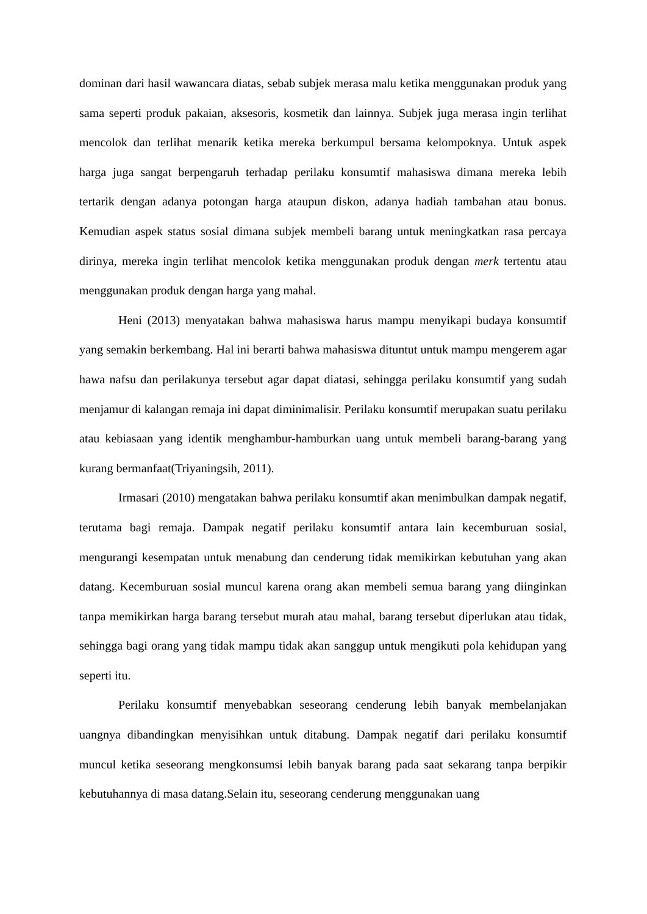dominan dari hasil wawancara diatas, sebab subjek merasa malu ketika menggunakan produk yang sama seperti produk pakaian, aksesoris, kosmetik dan lainnya. Subjek juga merasa ingin terlihat mencolok dan terlihat menarik ketika mereka berkumpul bersama kelompoknya. Untuk aspek harga juga sangat berpengaruh terhadap perilaku konsumtif mahasiswa dimana mereka lebih tertarik dengan adanya potongan harga ataupun diskon, adanya hadiah tambahan atau bonus. Kemudian aspek status sosial dimana subjek membeli barang untuk meningkatkan rasa percaya dirinya, mereka ingin terlihat mencolok ketika menggunakan produk dengan merk tertentu atau menggunakan produk dengan harga yang mahal.
Heni (2013) menyatakan bahwa mahasiswa harus mampu menyikapi budaya konsumtif yang semakin berkembang. Hal ini berarti bahwa mahasiswa dituntut untuk mampu mengerem agar hawa nafsu dan perilakunya tersebut agar dapat diatasi, sehingga perilaku konsumtif yang sudah menjamur di kalangan remaja ini dapat diminimalisir. Perilaku konsumtif merupakan suatu perilaku atau kebiasaan yang identik menghambur-hamburkan uang untuk membeli barang-barang yang kurang bermanfaat(Triyaningsih, 2011).
Irmasari (2010) mengatakan bahwa perilaku konsumtif akan menimbulkan dampak negatif, terutama bagi remaja. Dampak negatif perilaku konsumtif antara lain kecemburuan sosial, mengurangi kesempatan untuk menabung dan cenderung tidak memikirkan kebutuhan yang akan datang. Kecemburuan sosial muncul karena orang akan membeli semua barang yang diinginkan tanpa memikirkan harga barang tersebut murah atau mahal, barang tersebut diperlukan atau tidak, sehingga bagi orang yang tidak mampu tidak akan sanggup untuk mengikuti pola kehidupan yang seperti itu.
Perilaku konsumtif menyebabkan seseorang cenderung lebih banyak membelanjakan uangnya dibandingkan menyisihkan untuk ditabung. Dampak negatif dari perilaku konsumtif muncul ketika seseorang mengkonsumsi lebih banyak barang pada saat sekarang tanpa berpikir kebutuhannya di masa datang.Selain itu, seseorang cenderung menggunakan uang